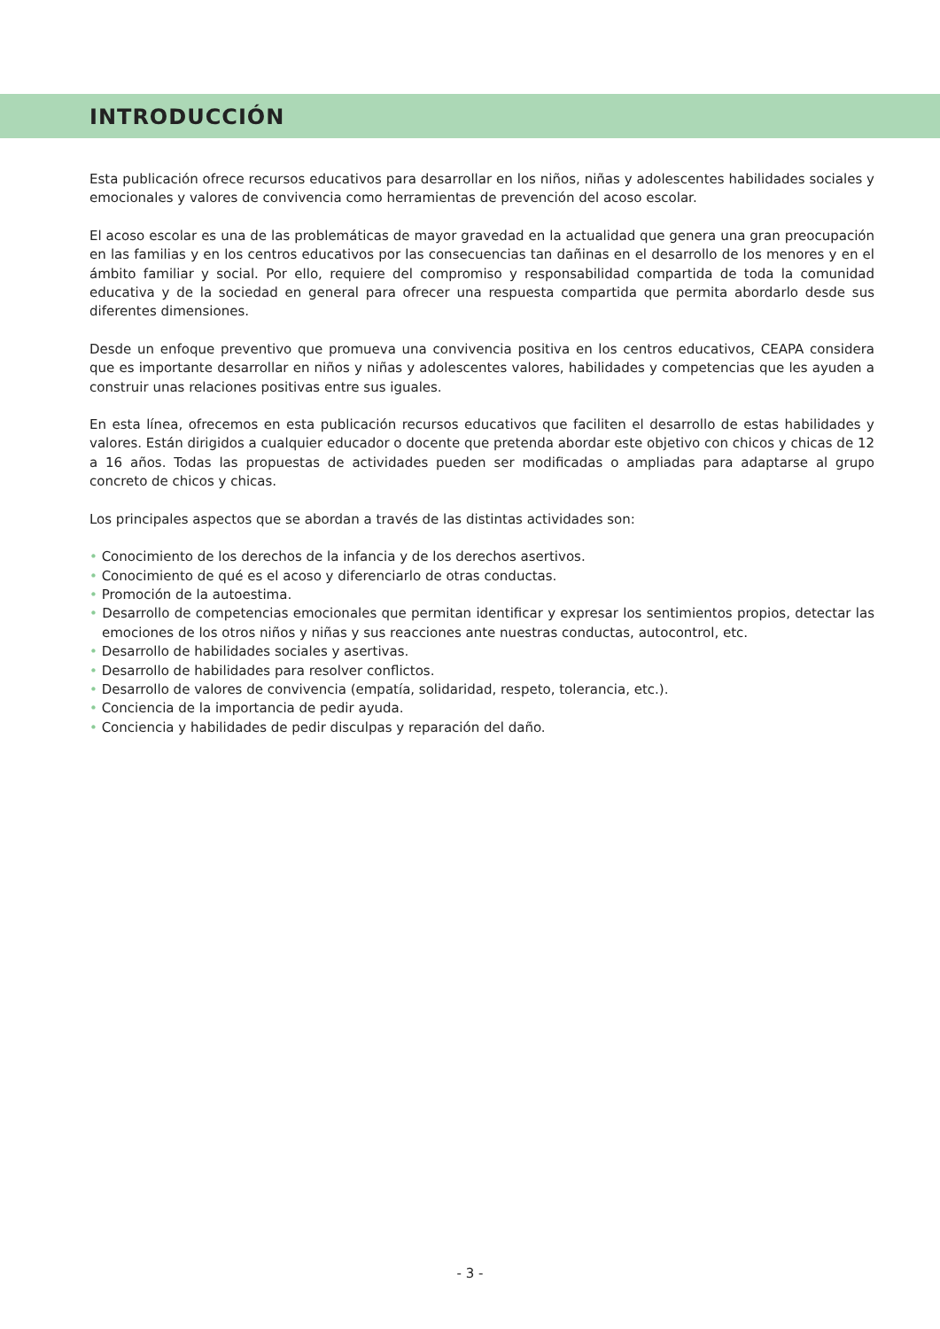INTRODUCCIÓN
Esta publicación ofrece recursos educativos para desarrollar en los niños, niñas y adolescentes habilidades sociales y emocionales y valores de convivencia como herramientas de prevención del acoso escolar.
El acoso escolar es una de las problemáticas de mayor gravedad en la actualidad que genera una gran preocupación en las familias y en los centros educativos por las consecuencias tan dañinas en el desarrollo de los menores y en el ámbito familiar y social. Por ello, requiere del compromiso y responsabilidad compartida de toda la comunidad educativa y de la sociedad en general para ofrecer una respuesta compartida que permita abordarlo desde sus diferentes dimensiones.
Desde un enfoque preventivo que promueva una convivencia positiva en los centros educativos, CEAPA considera que es importante desarrollar en niños y niñas y adolescentes valores, habilidades y competencias que les ayuden a construir unas relaciones positivas entre sus iguales.
En esta línea, ofrecemos en esta publicación recursos educativos que faciliten el desarrollo de estas habilidades y valores. Están dirigidos a cualquier educador o docente que pretenda abordar este objetivo con chicos y chicas de 12 a 16 años. Todas las propuestas de actividades pueden ser modificadas o ampliadas para adaptarse al grupo concreto de chicos y chicas.
Los principales aspectos que se abordan a través de las distintas actividades son:
• Conocimiento de los derechos de la infancia y de los derechos asertivos.
• Conocimiento de qué es el acoso y diferenciarlo de otras conductas.
• Promoción de la autoestima.
• Desarrollo de competencias emocionales que permitan identificar y expresar los sentimientos propios, detectar las emociones de los otros niños y niñas y sus reacciones ante nuestras conductas, autocontrol, etc.
• Desarrollo de habilidades sociales y asertivas.
• Desarrollo de habilidades para resolver conflictos.
• Desarrollo de valores de convivencia (empatía, solidaridad, respeto, tolerancia, etc.).
• Conciencia de la importancia de pedir ayuda.
• Conciencia y habilidades de pedir disculpas y reparación del daño.
- 3 -